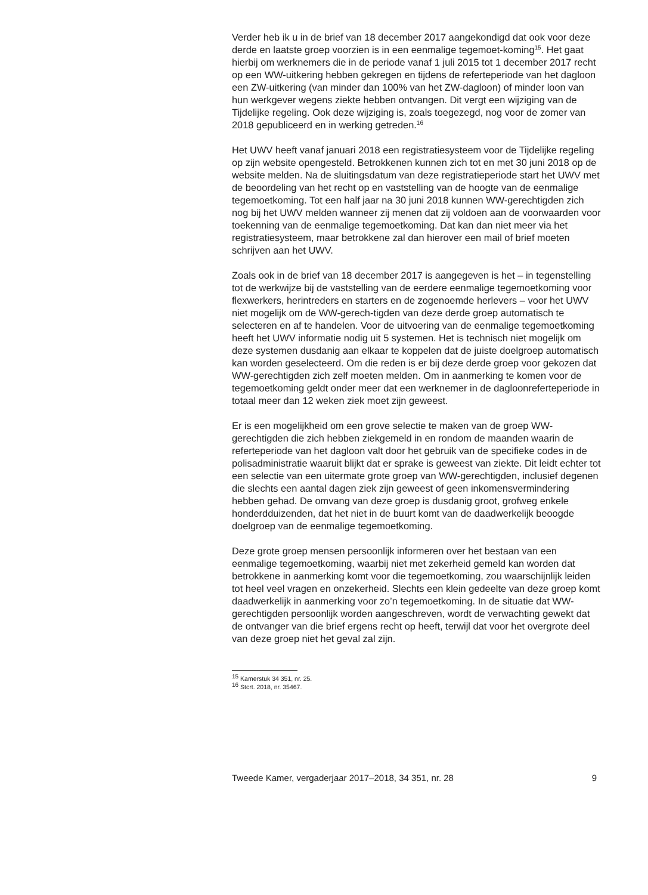Verder heb ik u in de brief van 18 december 2017 aangekondigd dat ook voor deze derde en laatste groep voorzien is in een eenmalige tegemoet-koming<sup>15</sup>. Het gaat hierbij om werknemers die in de periode vanaf 1 juli 2015 tot 1 december 2017 recht op een WW-uitkering hebben gekregen en tijdens de referteperiode van het dagloon een ZW-uitkering (van minder dan 100% van het ZW-dagloon) of minder loon van hun werkgever wegens ziekte hebben ontvangen. Dit vergt een wijziging van de Tijdelijke regeling. Ook deze wijziging is, zoals toegezegd, nog voor de zomer van 2018 gepubliceerd en in werking getreden.<sup>16</sup>
Het UWV heeft vanaf januari 2018 een registratiesysteem voor de Tijdelijke regeling op zijn website opengesteld. Betrokkenen kunnen zich tot en met 30 juni 2018 op de website melden. Na de sluitingsdatum van deze registratieperiode start het UWV met de beoordeling van het recht op en vaststelling van de hoogte van de eenmalige tegemoetkoming. Tot een half jaar na 30 juni 2018 kunnen WW-gerechtigden zich nog bij het UWV melden wanneer zij menen dat zij voldoen aan de voorwaarden voor toekenning van de eenmalige tegemoetkoming. Dat kan dan niet meer via het registratiesysteem, maar betrokkene zal dan hierover een mail of brief moeten schrijven aan het UWV.
Zoals ook in de brief van 18 december 2017 is aangegeven is het – in tegenstelling tot de werkwijze bij de vaststelling van de eerdere eenmalige tegemoetkoming voor flexwerkers, herintreders en starters en de zogenoemde herlevers – voor het UWV niet mogelijk om de WW-gerech-tigden van deze derde groep automatisch te selecteren en af te handelen. Voor de uitvoering van de eenmalige tegemoetkoming heeft het UWV informatie nodig uit 5 systemen. Het is technisch niet mogelijk om deze systemen dusdanig aan elkaar te koppelen dat de juiste doelgroep automatisch kan worden geselecteerd. Om die reden is er bij deze derde groep voor gekozen dat WW-gerechtigden zich zelf moeten melden. Om in aanmerking te komen voor de tegemoetkoming geldt onder meer dat een werknemer in de dagloonreferteperiode in totaal meer dan 12 weken ziek moet zijn geweest.
Er is een mogelijkheid om een grove selectie te maken van de groep WW-gerechtigden die zich hebben ziekgemeld in en rondom de maanden waarin de referteperiode van het dagloon valt door het gebruik van de specifieke codes in de polisadministratie waaruit blijkt dat er sprake is geweest van ziekte. Dit leidt echter tot een selectie van een uitermate grote groep van WW-gerechtigden, inclusief degenen die slechts een aantal dagen ziek zijn geweest of geen inkomensvermindering hebben gehad. De omvang van deze groep is dusdanig groot, grofweg enkele honderdduizenden, dat het niet in de buurt komt van de daadwerkelijk beoogde doelgroep van de eenmalige tegemoetkoming.
Deze grote groep mensen persoonlijk informeren over het bestaan van een eenmalige tegemoetkoming, waarbij niet met zekerheid gemeld kan worden dat betrokkene in aanmerking komt voor die tegemoetkoming, zou waarschijnlijk leiden tot heel veel vragen en onzekerheid. Slechts een klein gedeelte van deze groep komt daadwerkelijk in aanmerking voor zo’n tegemoetkoming. In de situatie dat WW-gerechtigden persoonlijk worden aangeschreven, wordt de verwachting gewekt dat de ontvanger van die brief ergens recht op heeft, terwijl dat voor het overgrote deel van deze groep niet het geval zal zijn.
<sup>15</sup> Kamerstuk 34 351, nr. 25.
<sup>16</sup> Stcrt. 2018, nr. 35467.
Tweede Kamer, vergaderjaar 2017–2018, 34 351, nr. 28 9